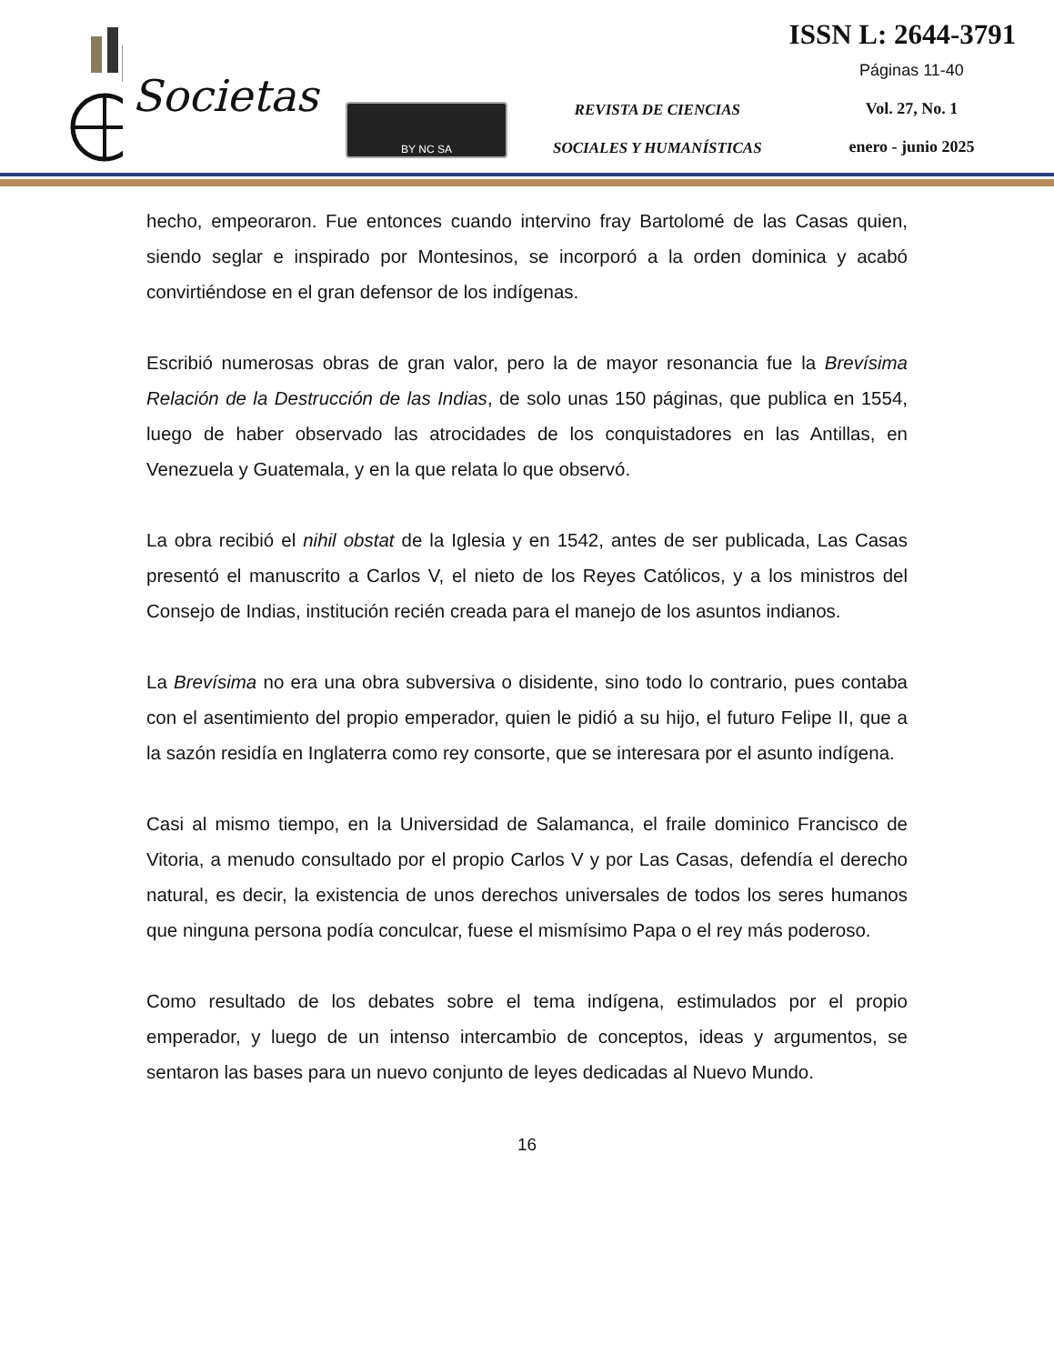Societas
BY NC SA
REVISTA DE CIENCIAS
SOCIALES Y HUMANÍSTICAS
ISSN L: 2644-3791
Páginas 11-40
Vol. 27, No. 1
enero - junio 2025
hecho, empeoraron. Fue entonces cuando intervino fray Bartolomé de las Casas quien, siendo seglar e inspirado por Montesinos, se incorporó a la orden dominica y acabó convirtiéndose en el gran defensor de los indígenas.
Escribió numerosas obras de gran valor, pero la de mayor resonancia fue la Brevísima Relación de la Destrucción de las Indias, de solo unas 150 páginas, que publica en 1554, luego de haber observado las atrocidades de los conquistadores en las Antillas, en Venezuela y Guatemala, y en la que relata lo que observó.
La obra recibió el nihil obstat de la Iglesia y en 1542, antes de ser publicada, Las Casas presentó el manuscrito a Carlos V, el nieto de los Reyes Católicos, y a los ministros del Consejo de Indias, institución recién creada para el manejo de los asuntos indianos.
La Brevísima no era una obra subversiva o disidente, sino todo lo contrario, pues contaba con el asentimiento del propio emperador, quien le pidió a su hijo, el futuro Felipe II, que a la sazón residía en Inglaterra como rey consorte, que se interesara por el asunto indígena.
Casi al mismo tiempo, en la Universidad de Salamanca, el fraile dominico Francisco de Vitoria, a menudo consultado por el propio Carlos V y por Las Casas, defendía el derecho natural, es decir, la existencia de unos derechos universales de todos los seres humanos que ninguna persona podía conculcar, fuese el mismísimo Papa o el rey más poderoso.
Como resultado de los debates sobre el tema indígena, estimulados por el propio emperador, y luego de un intenso intercambio de conceptos, ideas y argumentos, se sentaron las bases para un nuevo conjunto de leyes dedicadas al Nuevo Mundo.
16